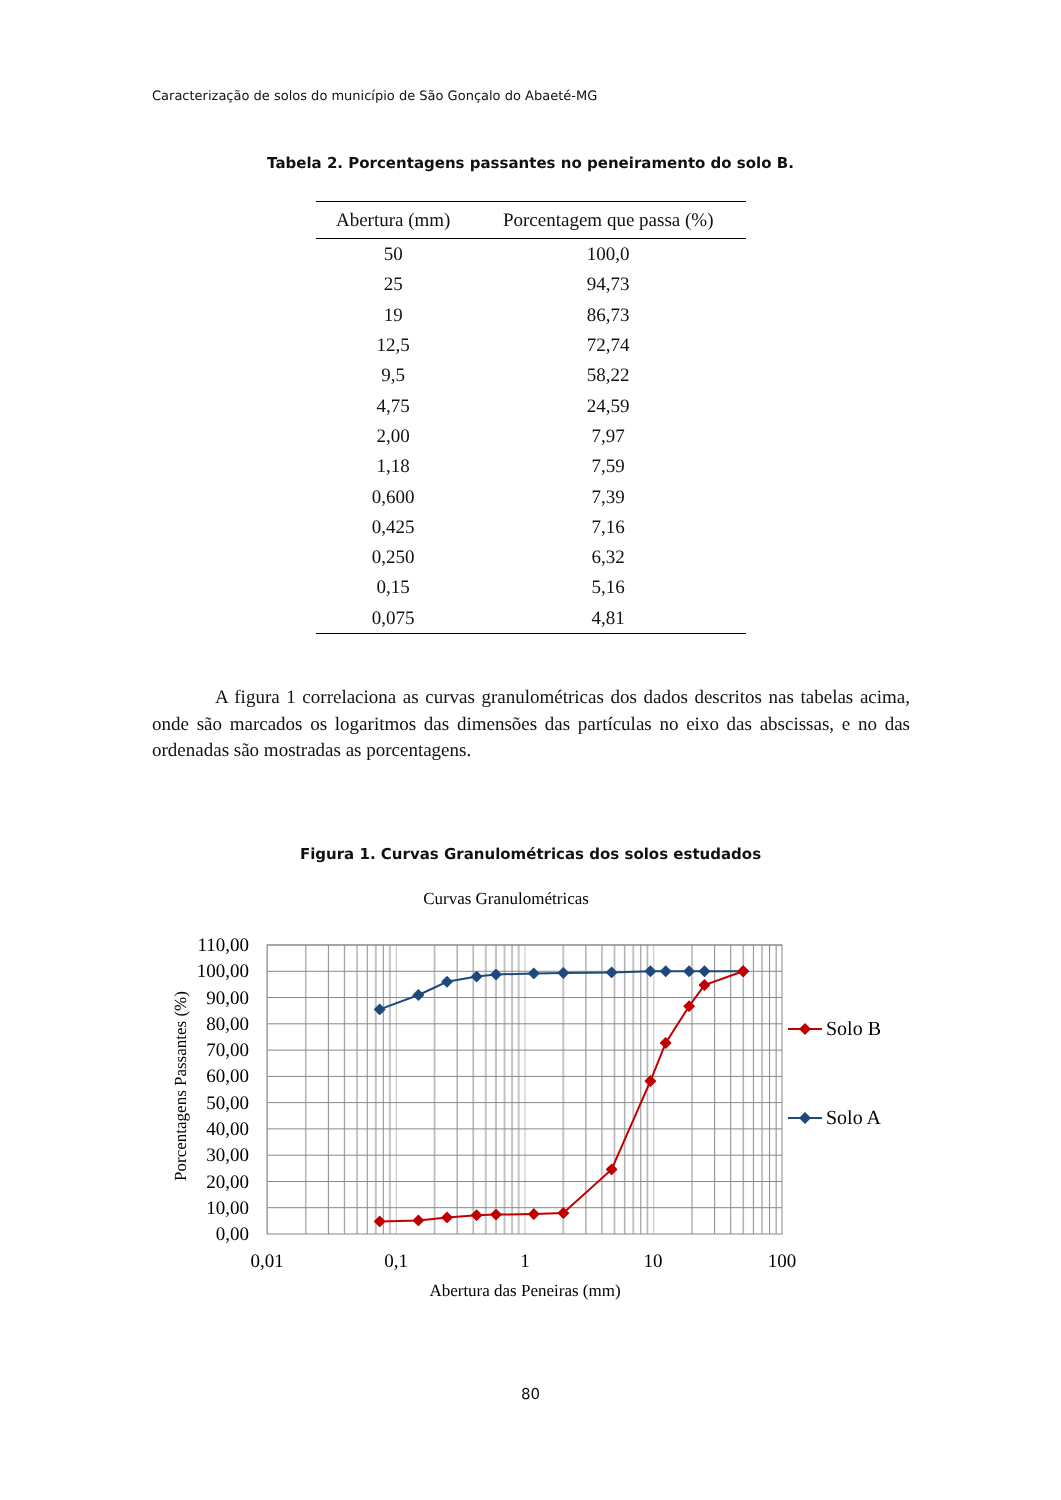Caracterização de solos do município de São Gonçalo do Abaeté-MG
Tabela 2. Porcentagens passantes no peneiramento do solo B.
| Abertura (mm) | Porcentagem que passa (%) |
| --- | --- |
| 50 | 100,0 |
| 25 | 94,73 |
| 19 | 86,73 |
| 12,5 | 72,74 |
| 9,5 | 58,22 |
| 4,75 | 24,59 |
| 2,00 | 7,97 |
| 1,18 | 7,59 |
| 0,600 | 7,39 |
| 0,425 | 7,16 |
| 0,250 | 6,32 |
| 0,15 | 5,16 |
| 0,075 | 4,81 |
A figura 1 correlaciona as curvas granulométricas dos dados descritos nas tabelas acima, onde são marcados os logaritmos das dimensões das partículas no eixo das abscissas, e no das ordenadas são mostradas as porcentagens.
Figura 1. Curvas Granulométricas dos solos estudados
Curvas Granulométricas
110,00
100,00
90,00
80,00
70,00
60,00
50,00
40,00
30,00
20,00
10,00
0,00
0,01
0,1
1
10
100
Abertura das Peneiras (mm)
Porcentagens Passantes (%)
Solo B
Solo A
80